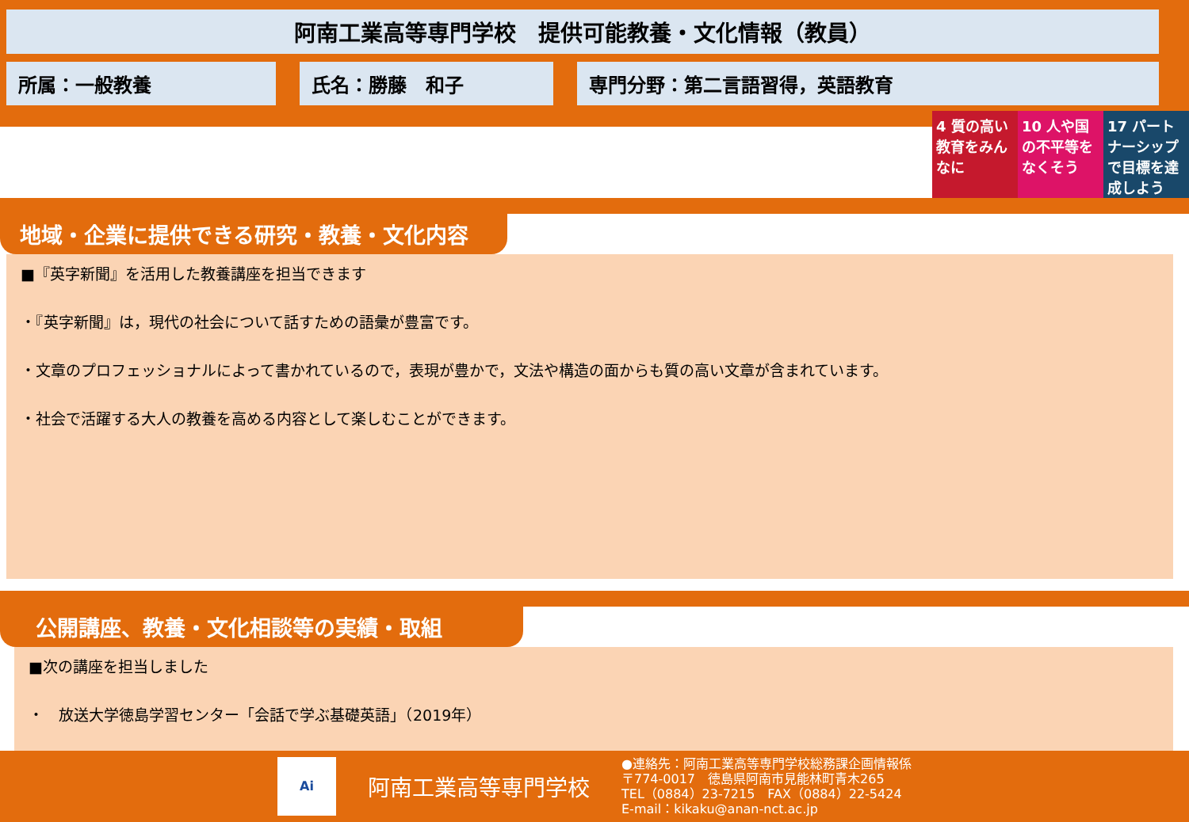阿南工業高等専門学校　提供可能教養・文化情報（教員）
所属：一般教養 氏名：勝藤　和子 専門分野：第二言語習得，英語教育
4 質の高い教育をみんなに
10 人や国の不平等をなくそう
17 パートナーシップで目標を達成しよう
地域・企業に提供できる研究・教養・文化内容
■『英字新聞』を活用した教養講座を担当できます
・『英字新聞』は，現代の社会について話すための語彙が豊富です。
・文章のプロフェッショナルによって書かれているので，表現が豊かで，文法や構造の面からも質の高い文章が含まれています。
・社会で活躍する大人の教養を高める内容として楽しむことができます。
公開講座、教養・文化相談等の実績・取組
■次の講座を担当しました
・　放送大学徳島学習センター「会話で学ぶ基礎英語」（2019年）
Ai
阿南工業高等専門学校
●連絡先：阿南工業高等専門学校総務課企画情報係
〒774-0017　徳島県阿南市見能林町青木265
TEL（0884）23-7215　FAX（0884）22-5424
E-mail：kikaku@anan-nct.ac.jp